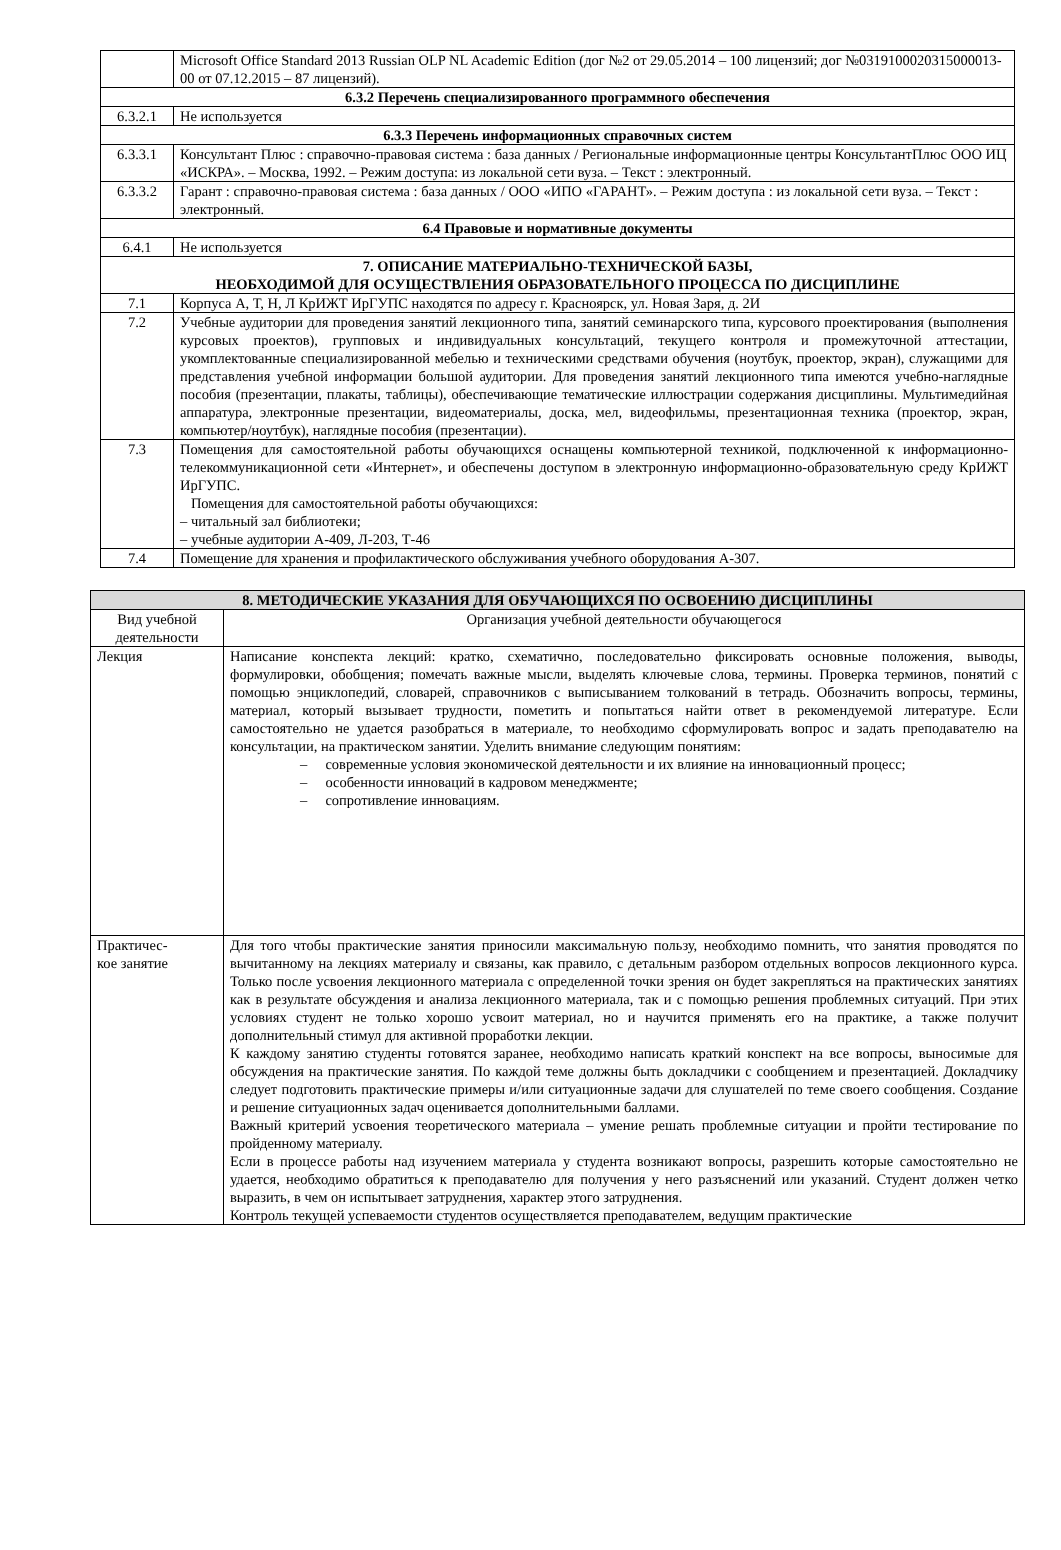| | Microsoft Office Standard 2013 Russian OLP NL Academic Edition (дог №2 от 29.05.2014 – 100 лицензий; дог №0319100020315000013-00 от 07.12.2015 – 87 лицензий). |
| 6.3.2 Перечень специализированного программного обеспечения | |
| 6.3.2.1 | Не используется |
| 6.3.3 Перечень информационных справочных систем | |
| 6.3.3.1 | Консультант Плюс : справочно-правовая система : база данных / Региональные информационные центры КонсультантПлюс ООО ИЦ «ИСКРА». – Москва, 1992. – Режим доступа: из локальной сети вуза. – Текст : электронный. |
| 6.3.3.2 | Гарант : справочно-правовая система : база данных / ООО «ИПО «ГАРАНТ». – Режим доступа : из локальной сети вуза. – Текст : электронный. |
| 6.4 Правовые и нормативные документы | |
| 6.4.1 | Не используется |
| 7. ОПИСАНИЕ МАТЕРИАЛЬНО-ТЕХНИЧЕСКОЙ БАЗЫ, НЕОБХОДИМОЙ ДЛЯ ОСУЩЕСТВЛЕНИЯ ОБРАЗОВАТЕЛЬНОГО ПРОЦЕССА ПО ДИСЦИПЛИНЕ | |
| 7.1 | Корпуса А, Т, Н, Л КрИЖТ ИрГУПС находятся по адресу г. Красноярск, ул. Новая Заря, д. 2И |
| 7.2 | Учебные аудитории для проведения занятий лекционного типа, занятий семинарского типа, курсового проектирования (выполнения курсовых проектов), групповых и индивидуальных консультаций, текущего контроля и промежуточной аттестации, укомплектованные специализированной мебелью и техническими средствами обучения (ноутбук, проектор, экран), служащими для представления учебной информации большой аудитории. Для проведения занятий лекционного типа имеются учебно-наглядные пособия (презентации, плакаты, таблицы), обеспечивающие тематические иллюстрации содержания дисциплины. Мультимедийная аппаратура, электронные презентации, видеоматериалы, доска, мел, видеофильмы, презентационная техника (проектор, экран, компьютер/ноутбук), наглядные пособия (презентации). |
| 7.3 | Помещения для самостоятельной работы обучающихся оснащены компьютерной техникой, подключенной к информационно-телекоммуникационной сети «Интернет», и обеспечены доступом в электронную информационно-образовательную среду КрИЖТ ИрГУПС. Помещения для самостоятельной работы обучающихся: – читальный зал библиотеки; – учебные аудитории А-409, Л-203, Т-46 |
| 7.4 | Помещение для хранения и профилактического обслуживания учебного оборудования А-307. |
| 8. МЕТОДИЧЕСКИЕ УКАЗАНИЯ ДЛЯ ОБУЧАЮЩИХСЯ ПО ОСВОЕНИЮ ДИСЦИПЛИНЫ | |
| --- | --- |
| Вид учебной деятельности | Организация учебной деятельности обучающегося |
| Лекция | Написание конспекта лекций: кратко, схематично, последовательно фиксировать основные положения, выводы, формулировки, обобщения; помечать важные мысли, выделять ключевые слова, термины. Проверка терминов, понятий с помощью энциклопедий, словарей, справочников с выписыванием толкований в тетрадь. Обозначить вопросы, термины, материал, который вызывает трудности, пометить и попытаться найти ответ в рекомендуемой литературе. Если самостоятельно не удается разобраться в материале, то необходимо сформулировать вопрос и задать преподавателю на консультации, на практическом занятии. Уделить внимание следующим понятиям: – современные условия экономической деятельности и их влияние на инновационный процесс; – особенности инноваций в кадровом менеджменте; – сопротивление инновациям. |
| Практичес- кое занятие | Для того чтобы практические занятия приносили максимальную пользу, необходимо помнить, что занятия проводятся по вычитанному на лекциях материалу и связаны, как правило, с детальным разбором отдельных вопросов лекционного курса. Только после усвоения лекционного материала с определенной точки зрения он будет закрепляться на практических занятиях как в результате обсуждения и анализа лекционного материала, так и с помощью решения проблемных ситуаций. При этих условиях студент не только хорошо усвоит материал, но и научится применять его на практике, а также получит дополнительный стимул для активной проработки лекции. К каждому занятию студенты готовятся заранее, необходимо написать краткий конспект на все вопросы, выносимые для обсуждения на практические занятия. По каждой теме должны быть докладчики с сообщением и презентацией. Докладчику следует подготовить практические примеры и/или ситуационные задачи для слушателей по теме своего сообщения. Создание и решение ситуационных задач оценивается дополнительными баллами. Важный критерий усвоения теоретического материала – умение решать проблемные ситуации и пройти тестирование по пройденному материалу. Если в процессе работы над изучением материала у студента возникают вопросы, разрешить которые самостоятельно не удается, необходимо обратиться к преподавателю для получения у него разъяснений или указаний. Студент должен четко выразить, в чем он испытывает затруднения, характер этого затруднения. Контроль текущей успеваемости студентов осуществляется преподавателем, ведущим практические |